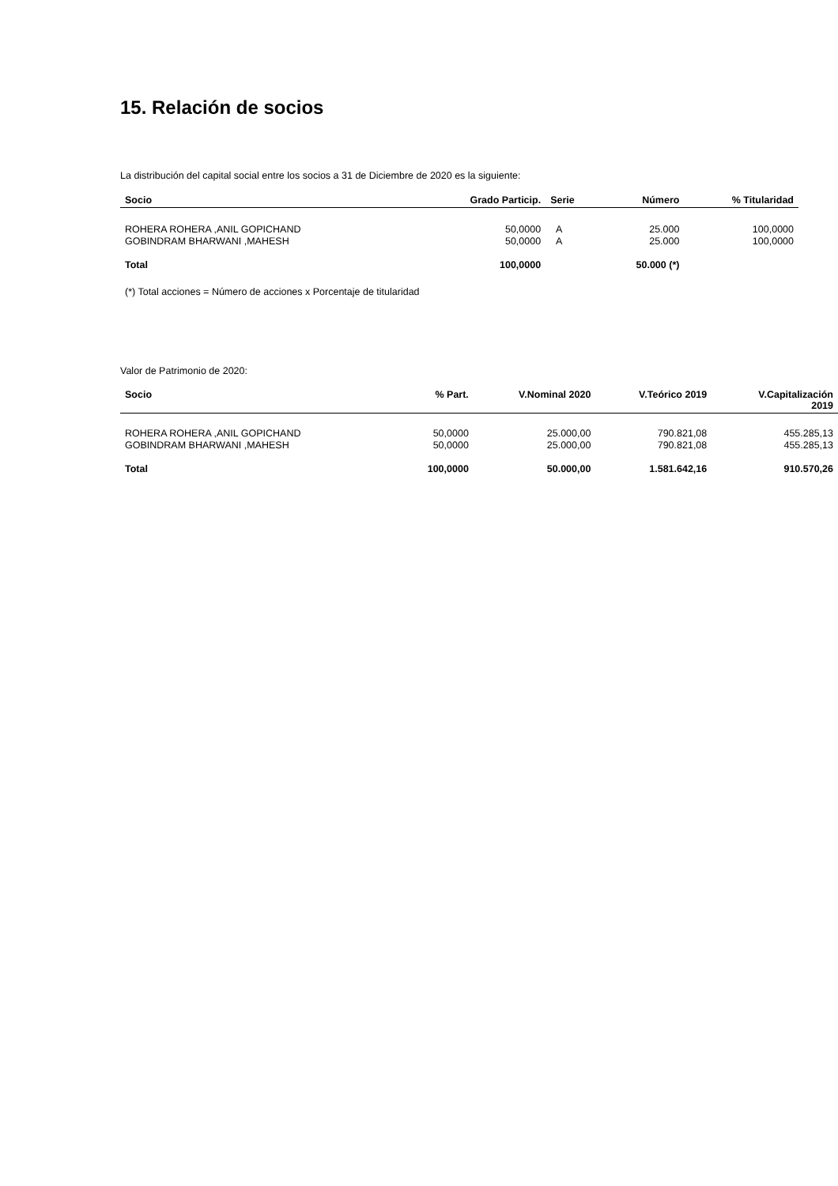15. Relación de socios
La distribución del capital social entre los socios a 31 de Diciembre de 2020 es la siguiente:
| Socio | Grado Particip. | Serie | Número | % Titularidad |
| --- | --- | --- | --- | --- |
| ROHERA ROHERA ,ANIL GOPICHAND | 50,0000 | A | 25.000 | 100,0000 |
| GOBINDRAM BHARWANI ,MAHESH | 50,0000 | A | 25.000 | 100,0000 |
| Total | 100,0000 | | 50.000 (*) | |
(*) Total acciones = Número de acciones x Porcentaje de titularidad
Valor de Patrimonio de 2020:
| Socio | % Part. | V.Nominal 2020 | V.Teórico 2019 | V.Capitalización 2019 |
| --- | --- | --- | --- | --- |
| ROHERA ROHERA ,ANIL GOPICHAND | 50,0000 | 25.000,00 | 790.821,08 | 455.285,13 |
| GOBINDRAM BHARWANI ,MAHESH | 50,0000 | 25.000,00 | 790.821,08 | 455.285,13 |
| Total | 100,0000 | 50.000,00 | 1.581.642,16 | 910.570,26 |